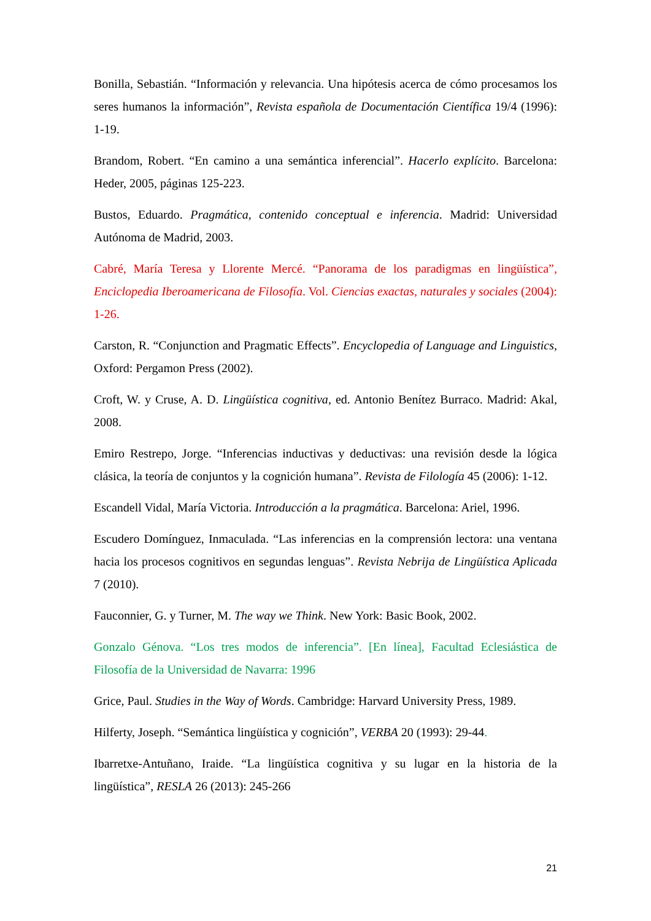Bonilla, Sebastián. “Información y relevancia. Una hipótesis acerca de cómo procesamos los seres humanos la información”, Revista española de Documentación Científica 19/4 (1996): 1-19.
Brandom, Robert. “En camino a una semántica inferencial”. Hacerlo explícito. Barcelona: Heder, 2005, páginas 125-223.
Bustos, Eduardo. Pragmática, contenido conceptual e inferencia. Madrid: Universidad Autónoma de Madrid, 2003.
Cabré, María Teresa y Llorente Mercé. “Panorama de los paradigmas en lingüística”, Enciclopedia Iberoamericana de Filosofía. Vol. Ciencias exactas, naturales y sociales (2004): 1-26.
Carston, R. “Conjunction and Pragmatic Effects”. Encyclopedia of Language and Linguistics, Oxford: Pergamon Press (2002).
Croft, W. y Cruse, A. D. Lingüística cognitiva, ed. Antonio Benítez Burraco. Madrid: Akal, 2008.
Emiro Restrepo, Jorge. “Inferencias inductivas y deductivas: una revisión desde la lógica clásica, la teoría de conjuntos y la cognición humana”. Revista de Filología 45 (2006): 1-12.
Escandell Vidal, María Victoria. Introducción a la pragmática. Barcelona: Ariel, 1996.
Escudero Domínguez, Inmaculada. “Las inferencias en la comprensión lectora: una ventana hacia los procesos cognitivos en segundas lenguas”. Revista Nebrija de Lingüística Aplicada 7 (2010).
Fauconnier, G. y Turner, M. The way we Think. New York: Basic Book, 2002.
Gonzalo Génova. “Los tres modos de inferencia”. [En línea], Facultad Eclesiástica de Filosofía de la Universidad de Navarra: 1996
Grice, Paul. Studies in the Way of Words. Cambridge: Harvard University Press, 1989.
Hilferty, Joseph. “Semántica lingüística y cognición”, VERBA 20 (1993): 29-44.
Ibarretxe-Antuñano, Iraide. “La lingüística cognitiva y su lugar en la historia de la lingüística”, RESLA 26 (2013): 245-266
21